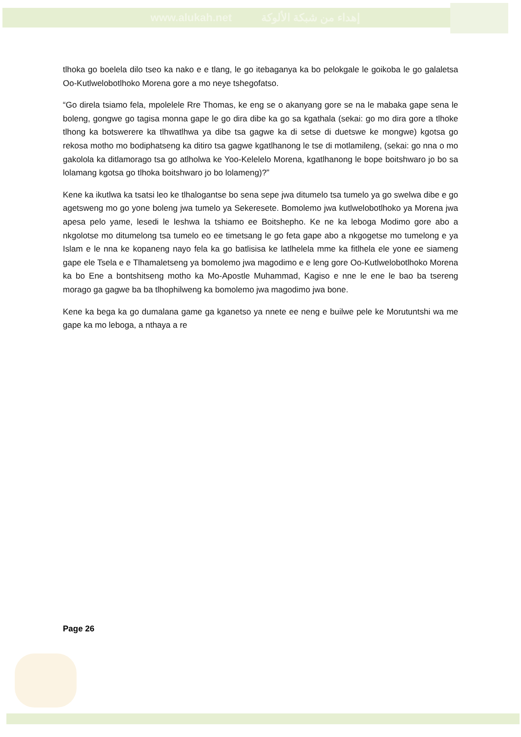www.alukah.net إهداء من شبكة الألوكة
tlhoka go boelela dilo tseo ka nako e e tlang, le go itebaganya ka bo pelokgale le goikoba le go galaletsa Oo-Kutlwelobotlhoko Morena gore a mo neye tshegofatso.
“Go direla tsiamo fela, mpolelele Rre Thomas, ke eng se o akanyang gore se na le mabaka gape sena le boleng, gongwe go tagisa monna gape le go dira dibe ka go sa kgathala (sekai: go mo dira gore a tlhoke tlhong ka botswerere ka tlhwatlhwa ya dibe tsa gagwe ka di setse di duetswe ke mongwe) kgotsa go rekosa motho mo bodiphatseng ka ditiro tsa gagwe kgatlhanong le tse di motlamileng, (sekai: go nna o mo gakolola ka ditlamorago tsa go atlholwa ke Yoo-Kelelelo Morena, kgatlhanong le bope boitshwaro jo bo sa lolamang kgotsa go tlhoka boitshwaro jo bo lolameng)?”
Kene ka ikutlwa ka tsatsi leo ke tlhalogantse bo sena sepe jwa ditumelo tsa tumelo ya go swelwa dibe e go agetsweng mo go yone boleng jwa tumelo ya Sekeresete. Bomolemo jwa kutlwelobotlhoko ya Morena jwa apesa pelo yame, lesedi le leshwa la tshiamo ee Boitshepho. Ke ne ka leboga Modimo gore abo a nkgolotse mo ditumelong tsa tumelo eo ee timetsang le go feta gape abo a nkgogetse mo tumelong e ya Islam e le nna ke kopaneng nayo fela ka go batlisisa ke latlhelela mme ka fitlhela ele yone ee siameng gape ele Tsela e e Tlhamaletseng ya bomolemo jwa magodimo e e leng gore Oo-Kutlwelobotlhoko Morena ka bo Ene a bontshitseng motho ka Mo-Apostle Muhammad, Kagiso e nne le ene le bao ba tsereng morago ga gagwe ba ba tlhophilweng ka bomolemo jwa magodimo jwa bone.
Kene ka bega ka go dumalana game ga kganetso ya nnete ee neng e builwe pele ke Morutuntshi wa me gape ka mo leboga, a nthaya a re
Page 26